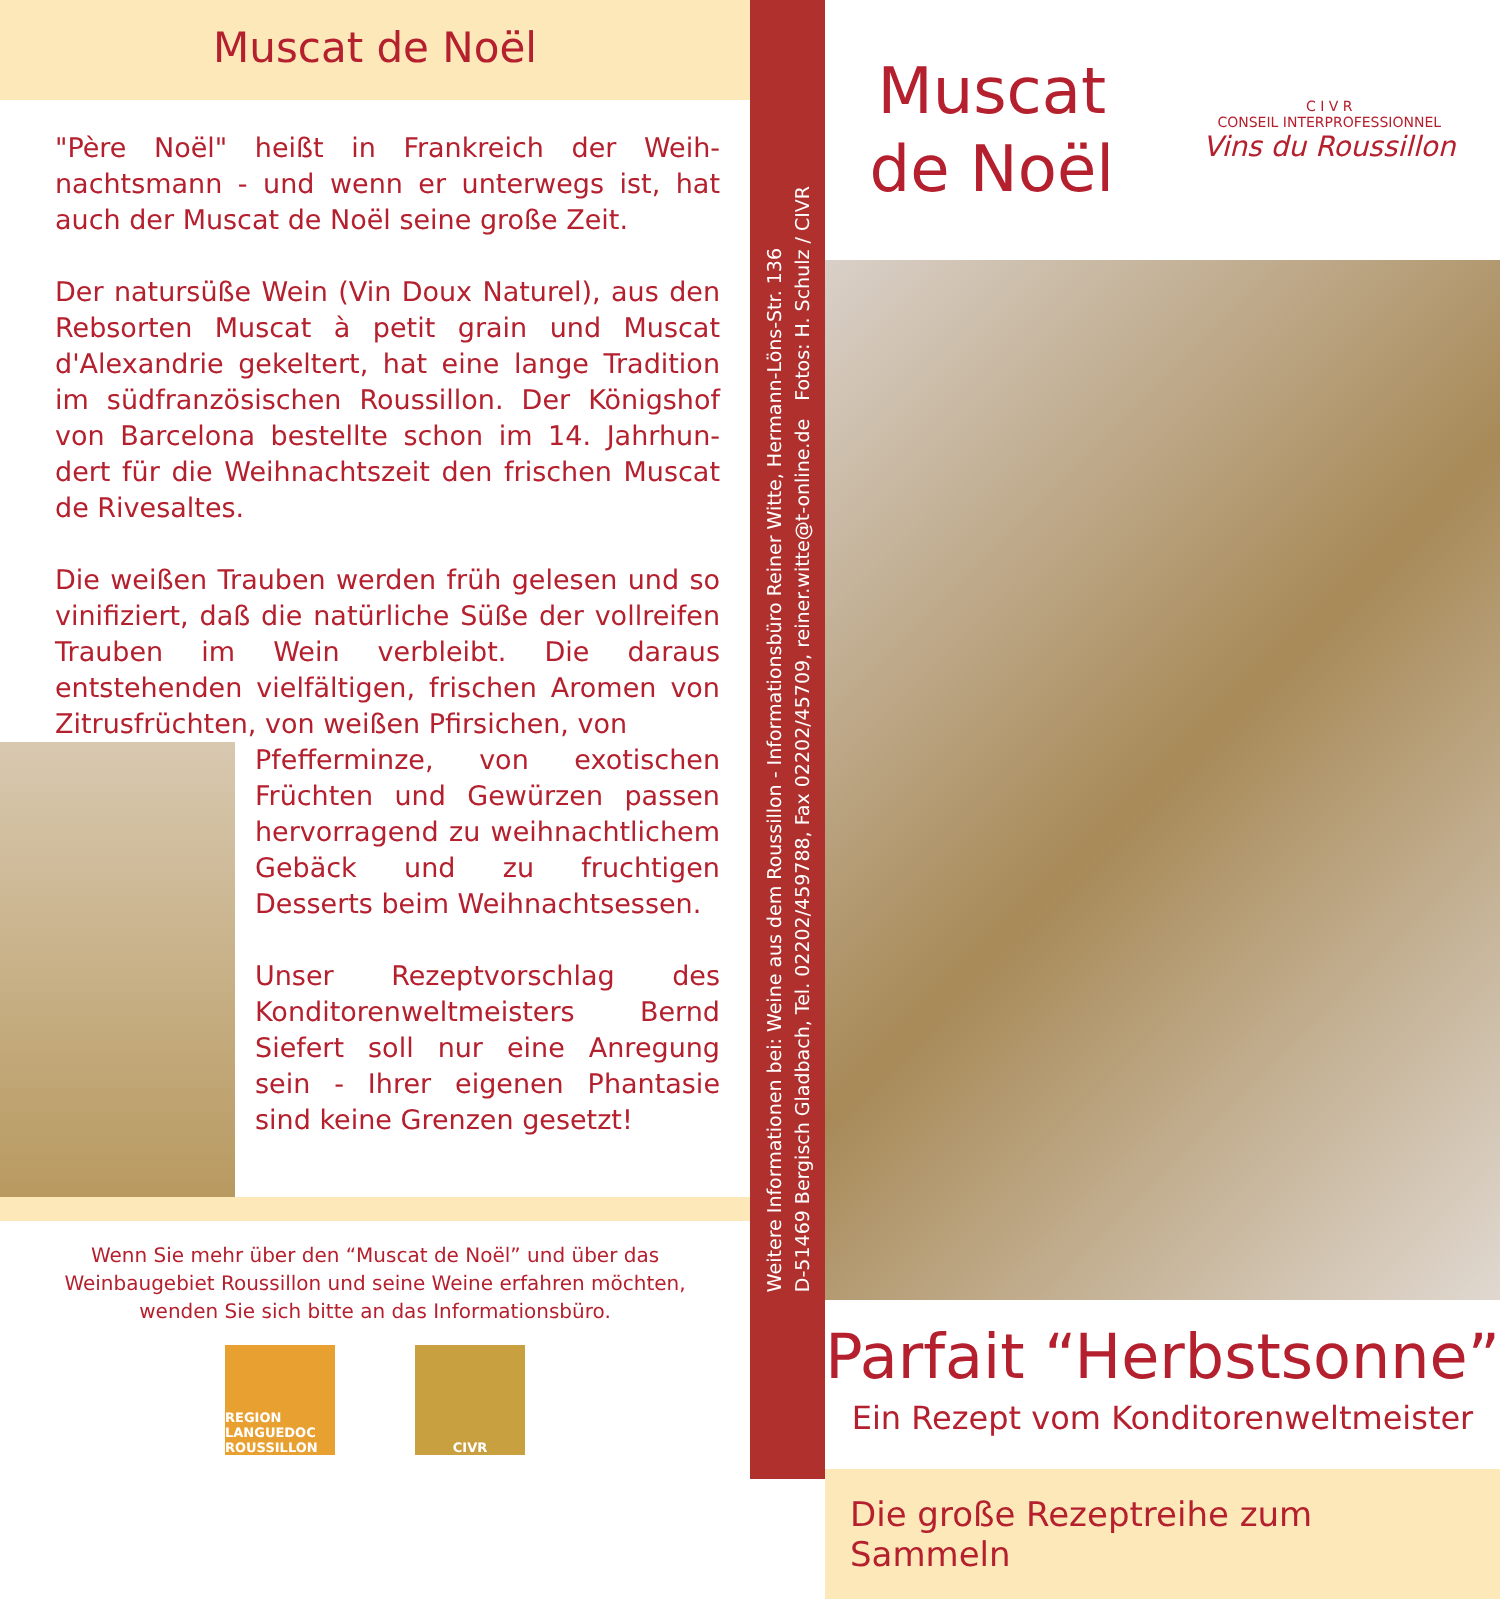Muscat de Noël
"Père Noël" heißt in Frankreich der Weih­nachtsmann - und wenn er unterwegs ist, hat auch der Muscat de Noël seine große Zeit.
Der natursüße Wein (Vin Doux Naturel), aus den Rebsorten Muscat à petit grain und Muscat d'Alexandrie gekeltert, hat eine lange Tradition im südfranzösischen Roussillon. Der Königshof von Barcelona bestellte schon im 14. Jahrhun­dert für die Weihnachtszeit den frischen Muscat de Rivesaltes.
Die weißen Trauben werden früh gelesen und so vinifiziert, daß die natürliche Süße der voll­reifen Trauben im Wein verbleibt. Die daraus entstehenden vielfältigen, frischen Aromen von Zitrusfrüchten, von weißen Pfirsichen, von
Pfefferminze, von exotischen Früchten und Gewürzen pas­sen hervorragend zu weih­nachtlichem Gebäck und zu fruchtigen Desserts beim Weihnachtsessen.
Unser Rezeptvorschlag des Konditorenweltmeisters Bernd Siefert soll nur eine Anregung sein - Ihrer eigenen Phantasie sind keine Grenzen gesetzt!
Wenn Sie mehr über den “Muscat de Noël” und über das Weinbaugebiet Roussillon und seine Weine erfahren möchten, wenden Sie sich bitte an das Informationsbüro.
REGION LANGUEDOC ROUSSILLON
CIVR
Weitere Informationen bei: Weine aus dem Roussillon - Informationsbüro Reiner Witte, Hermann-Löns-Str. 136
D-51469 Bergisch Gladbach, Tel. 02202/459788, Fax 02202/45709, reiner.witte@t-online.de Fotos: H. Schulz / CIVR
Muscat
de Noël
C I V R
CONSEIL INTERPROFESSIONNEL
Vins du Roussillon
Parfait “Herbstsonne”
Ein Rezept vom Konditorenweltmeister
Die große Rezeptreihe zum Sammeln